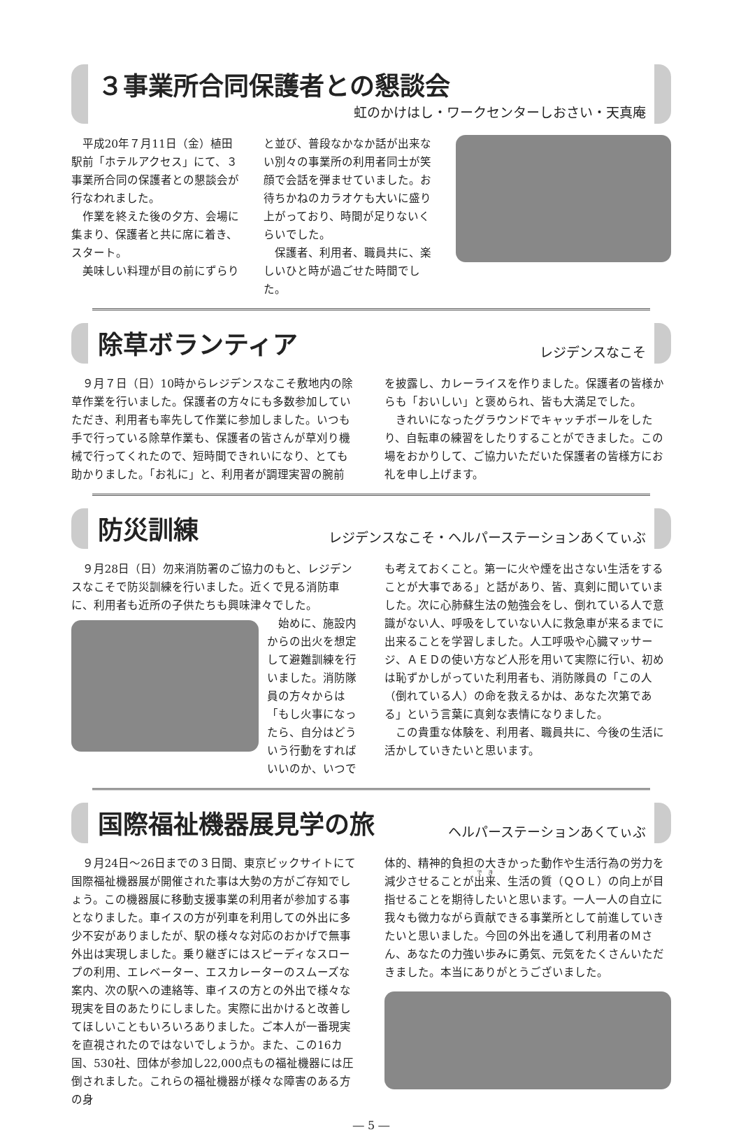３事業所合同保護者との懇談会
虹のかけはし・ワークセンターしおさい・天真庵
平成20年７月11日（金）植田駅前「ホテルアクセス」にて、３事業所合同の保護者との懇談会が行なわれました。
作業を終えた後の夕方、会場に集まり、保護者と共に席に着き、スタート。
美味しい料理が目の前にずらり
と並び、普段なかなか話が出来ない別々の事業所の利用者同士が笑顔で会話を弾ませていました。お待ちかねのカラオケも大いに盛り上がっており、時間が足りないくらいでした。
保護者、利用者、職員共に、楽しいひと時が過ごせた時間でした。
除草ボランティア
レジデンスなこそ
９月７日（日）10時からレジデンスなこそ敷地内の除草作業を行いました。保護者の方々にも多数参加していただき、利用者も率先して作業に参加しました。いつも手で行っている除草作業も、保護者の皆さんが草刈り機械で行ってくれたので、短時間できれいになり、とても助かりました。「お礼に」と、利用者が調理実習の腕前
を披露し、カレーライスを作りました。保護者の皆様からも「おいしい」と褒められ、皆も大満足でした。
きれいになったグラウンドでキャッチボールをしたり、自転車の練習をしたりすることができました。この場をおかりして、ご協力いただいた保護者の皆様方にお礼を申し上げます。
防災訓練
レジデンスなこそ・ヘルパーステーションあくてぃぶ
９月28日（日）勿来消防署のご協力のもと、レジデンスなこそで防災訓練を行いました。近くで見る消防車に、利用者も近所の子供たちも興味津々でした。
始めに、施設内からの出火を想定して避難訓練を行いました。消防隊員の方々からは「もし火事になったら、自分はどういう行動をすればいいのか、いつで
も考えておくこと。第一に火や煙を出さない生活をすることが大事である」と話があり、皆、真剣に聞いていました。次に心肺蘇生法の勉強会をし、倒れている人で意識がない人、呼吸をしていない人に救急車が来るまでに出来ることを学習しました。人工呼吸や心臓マッサージ、ＡＥＤの使い方など人形を用いて実際に行い、初めは恥ずかしがっていた利用者も、消防隊員の「この人（倒れている人）の命を救えるかは、あなた次第である」という言葉に真剣な表情になりました。
この貴重な体験を、利用者、職員共に、今後の生活に活かしていきたいと思います。
国際福祉機器展見学の旅
ヘルパーステーションあくてぃぶ
９月24日～26日までの３日間、東京ビックサイトにて国際福祉機器展が開催された事は大勢の方がご存知でしょう。この機器展に移動支援事業の利用者が参加する事となりました。車イスの方が列車を利用しての外出に多少不安がありましたが、駅の様々な対応のおかげで無事外出は実現しました。乗り継ぎにはスピーディなスロープの利用、エレベーター、エスカレーターのスムーズな案内、次の駅への連絡等、車イスの方との外出で様々な現実を目のあたりにしました。実際に出かけると改善してほしいこともいろいろありました。ご本人が一番現実を直視されたのではないでしょうか。また、この16カ国、530社、団体が参加し22,000点もの福祉機器には圧倒されました。これらの福祉機器が様々な障害のある方の身
体的、精神的負担の大きかった動作や生活行為の労力を減少させることが出来、生活の質（ＱＯＬ）の向上が目指せることを期待したいと思います。一人一人の自立に我々も微力ながら貢献できる事業所として前進していきたいと思いました。今回の外出を通して利用者のＭさん、あなたの力強い歩みに勇気、元気をたくさんいただきました。本当にありがとうございました。
― 5 ―